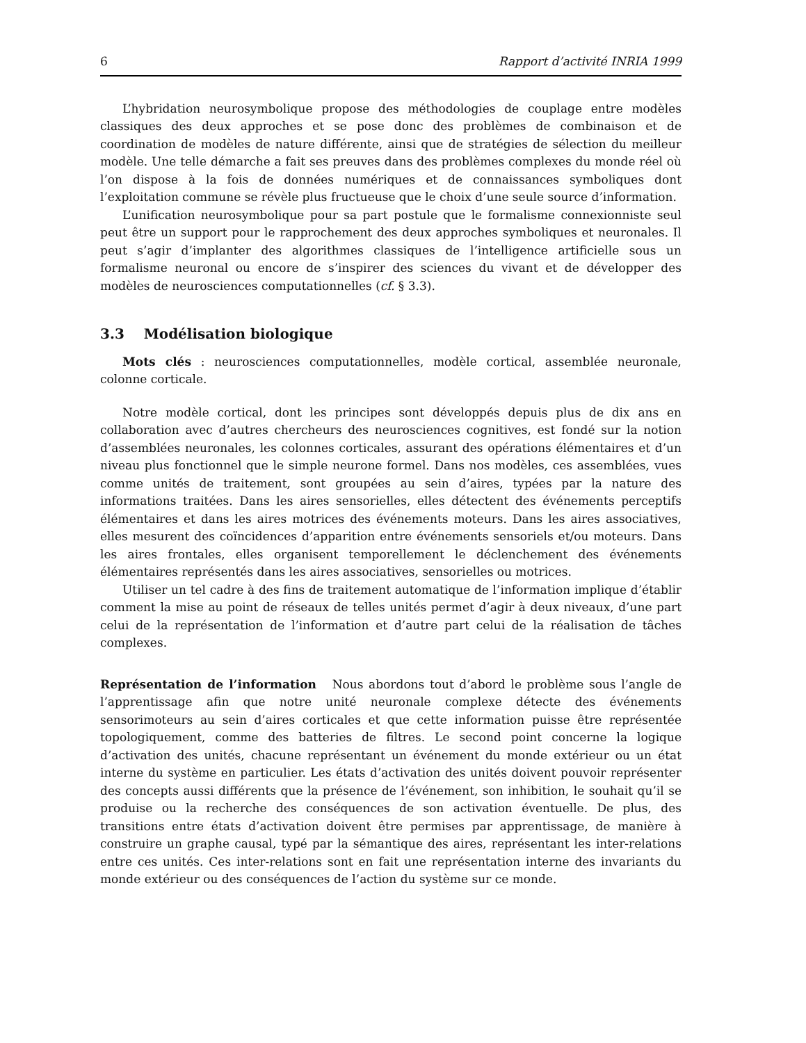6 Rapport d’activité INRIA 1999
L’hybridation neurosymbolique propose des méthodologies de couplage entre modèles classiques des deux approches et se pose donc des problèmes de combinaison et de coordination de modèles de nature différente, ainsi que de stratégies de sélection du meilleur modèle. Une telle démarche a fait ses preuves dans des problèmes complexes du monde réel où l’on dispose à la fois de données numériques et de connaissances symboliques dont l’exploitation commune se révèle plus fructueuse que le choix d’une seule source d’information.
L’unification neurosymbolique pour sa part postule que le formalisme connexionniste seul peut être un support pour le rapprochement des deux approches symboliques et neuronales. Il peut s’agir d’implanter des algorithmes classiques de l’intelligence artificielle sous un formalisme neuronal ou encore de s’inspirer des sciences du vivant et de développer des modèles de neurosciences computationnelles (cf. § 3.3).
3.3 Modélisation biologique
Mots clés : neurosciences computationnelles, modèle cortical, assemblée neuronale, colonne corticale.
Notre modèle cortical, dont les principes sont développés depuis plus de dix ans en collaboration avec d’autres chercheurs des neurosciences cognitives, est fondé sur la notion d’assemblées neuronales, les colonnes corticales, assurant des opérations élémentaires et d’un niveau plus fonctionnel que le simple neurone formel. Dans nos modèles, ces assemblées, vues comme unités de traitement, sont groupées au sein d’aires, typées par la nature des informations traitées. Dans les aires sensorielles, elles détectent des événements perceptifs élémentaires et dans les aires motrices des événements moteurs. Dans les aires associatives, elles mesurent des coïncidences d’apparition entre événements sensoriels et/ou moteurs. Dans les aires frontales, elles organisent temporellement le déclenchement des événements élémentaires représentés dans les aires associatives, sensorielles ou motrices.
Utiliser un tel cadre à des fins de traitement automatique de l’information implique d’établir comment la mise au point de réseaux de telles unités permet d’agir à deux niveaux, d’une part celui de la représentation de l’information et d’autre part celui de la réalisation de tâches complexes.
Représentation de l’information Nous abordons tout d’abord le problème sous l’angle de l’apprentissage afin que notre unité neuronale complexe détecte des événements sensorimoteurs au sein d’aires corticales et que cette information puisse être représentée topologiquement, comme des batteries de filtres. Le second point concerne la logique d’activation des unités, chacune représentant un événement du monde extérieur ou un état interne du système en particulier. Les états d’activation des unités doivent pouvoir représenter des concepts aussi différents que la présence de l’événement, son inhibition, le souhait qu’il se produise ou la recherche des conséquences de son activation éventuelle. De plus, des transitions entre états d’activation doivent être permises par apprentissage, de manière à construire un graphe causal, typé par la sémantique des aires, représentant les inter-relations entre ces unités. Ces inter-relations sont en fait une représentation interne des invariants du monde extérieur ou des conséquences de l’action du système sur ce monde.